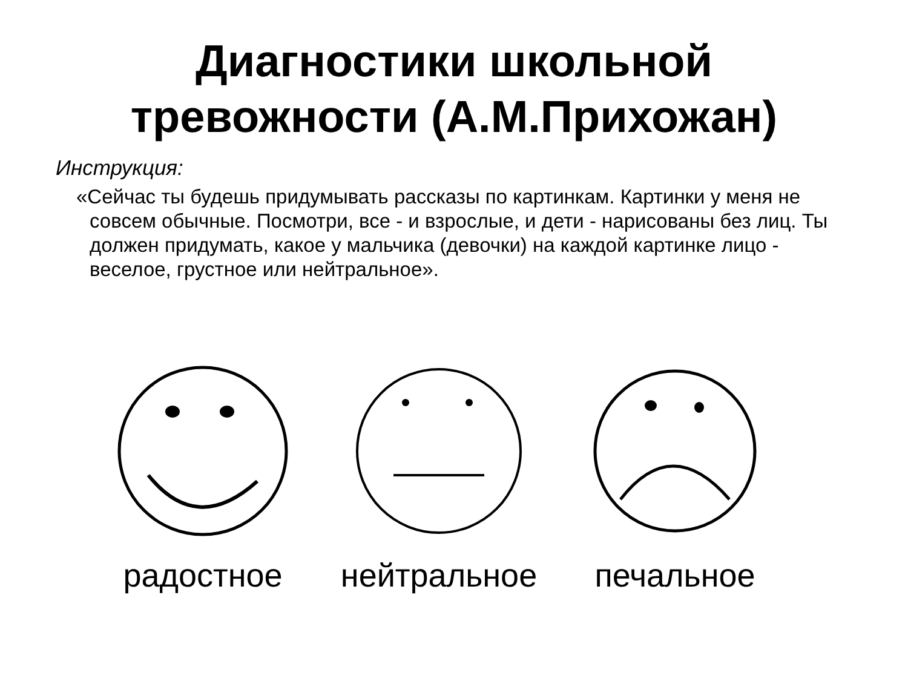Диагностики школьной
тревожности (А.М.Прихожан)
Инструкция:
«Сейчас ты будешь придумывать рассказы по картинкам. Картинки у меня не совсем обычные. Посмотри, все - и взрослые, и дети - нарисованы без лиц. Ты должен придумать, какое у мальчика (девочки) на каждой картинке лицо - веселое, грустное или нейтральное».
радостное нейтральное печальное